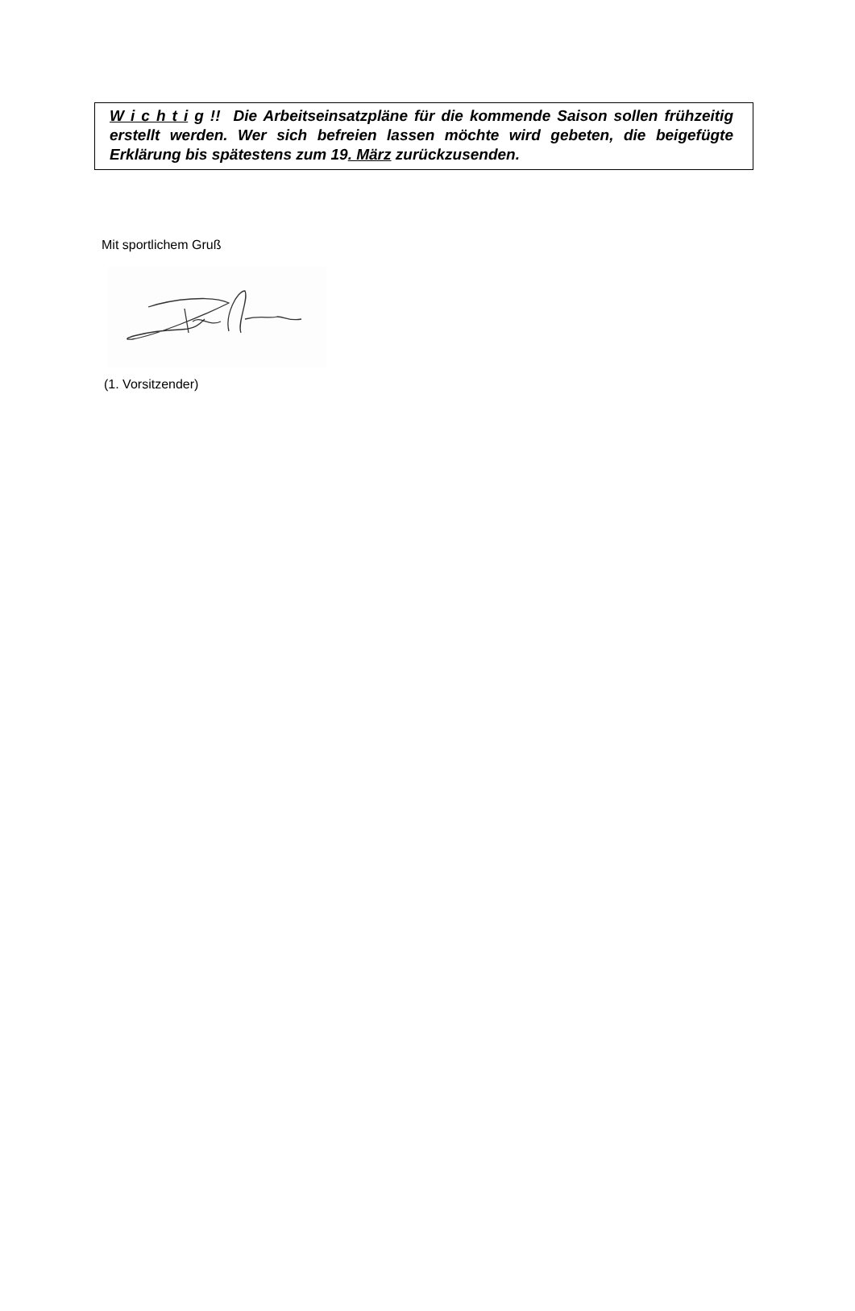W i c h t i g !! Die Arbeitseinsatzpläne für die kommende Saison sollen frühzeitig erstellt werden. Wer sich befreien lassen möchte wird gebeten, die beigefügte Erklärung bis spätestens zum 19. März zurückzusenden.
Mit sportlichem Gruß
(1. Vorsitzender)